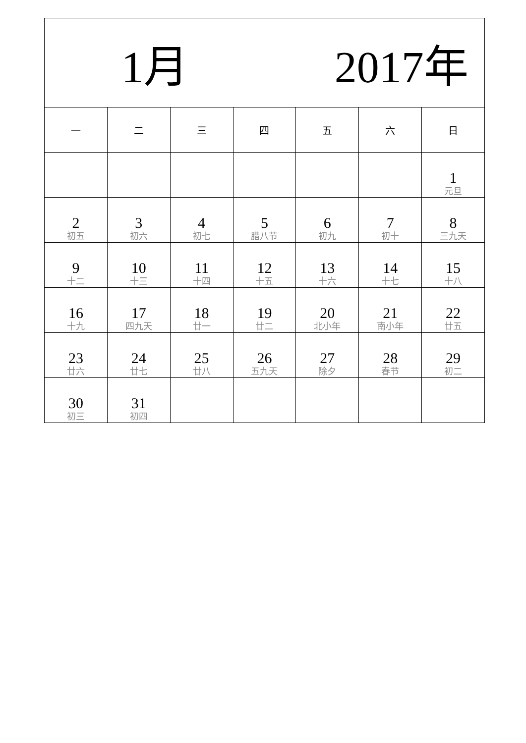| 1月 2017年 | | | | | | |
| --- | --- | --- | --- | --- | --- | --- |
| 一 | 二 | 三 | 四 | 五 | 六 | 日 |
| | | | | | | 1 元旦 |
| 2 初五 | 3 初六 | 4 初七 | 5 腊八节 | 6 初九 | 7 初十 | 8 三九天 |
| 9 十二 | 10 十三 | 11 十四 | 12 十五 | 13 十六 | 14 十七 | 15 十八 |
| 16 十九 | 17 四九天 | 18 廿一 | 19 廿二 | 20 北小年 | 21 南小年 | 22 廿五 |
| 23 廿六 | 24 廿七 | 25 廿八 | 26 五九天 | 27 除夕 | 28 春节 | 29 初二 |
| 30 初三 | 31 初四 | | | | | |